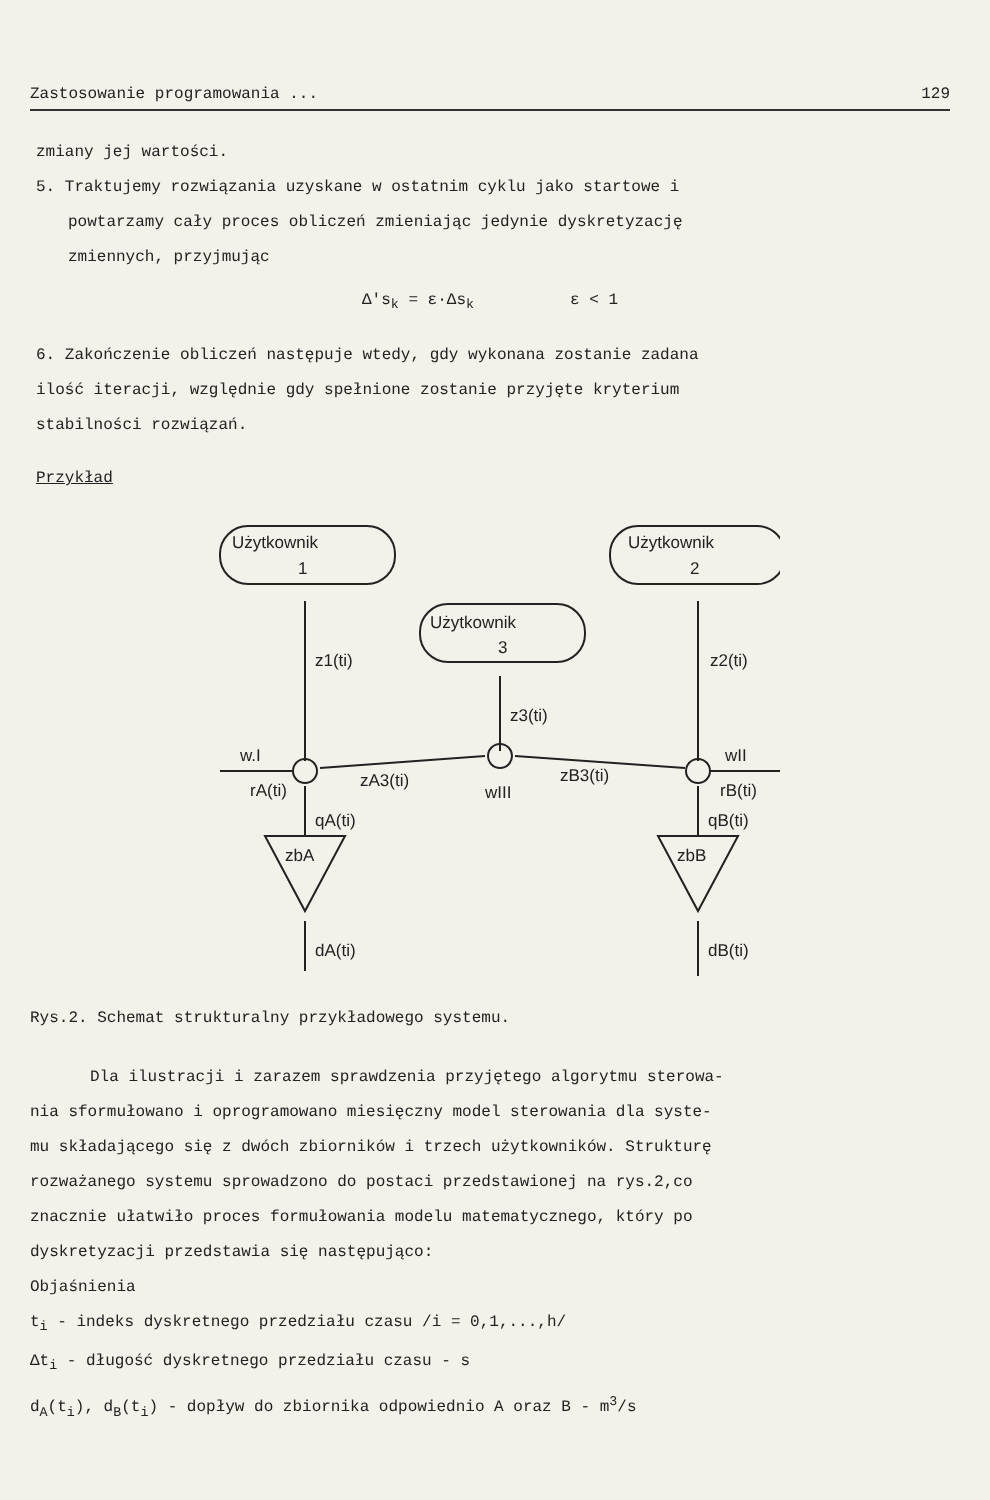Zastosowanie programowania ... 129
zmiany jej wartości.
5. Traktujemy rozwiązania uzyskane w ostatnim cyklu jako startowe i
powtarzamy cały proces obliczeń zmieniając jedynie dyskretyzację
zmiennych, przyjmując
Δ's<sub>k</sub> = ε·Δs<sub>k</sub> ε < 1
6. Zakończenie obliczeń następuje wtedy, gdy wykonana zostanie zadana
ilość iteracji, względnie gdy spełnione zostanie przyjęte kryterium
stabilności rozwiązań.
Przykład
Użytkownik
1
Użytkownik
2
Użytkownik
3
z1(ti)
z2(ti)
z3(ti)
zA3(ti)
zB3(ti)
wIII
w.I
rA(ti)
wII
rB(ti)
qA(ti)
qB(ti)
zbA
zbB
dA(ti)
dB(ti)
Rys.2. Schemat strukturalny przykładowego systemu.
Dla ilustracji i zarazem sprawdzenia przyjętego algorytmu sterowa-
nia sformułowano i oprogramowano miesięczny model sterowania dla syste-
mu składającego się z dwóch zbiorników i trzech użytkowników. Strukturę
rozważanego systemu sprowadzono do postaci przedstawionej na rys.2,co
znacznie ułatwiło proces formułowania modelu matematycznego, który po
dyskretyzacji przedstawia się następująco:
Objaśnienia
t<sub>i</sub> - indeks dyskretnego przedziału czasu /i = 0,1,...,h/
Δt<sub>i</sub> - długość dyskretnego przedziału czasu - s
d<sub>A</sub>(t<sub>i</sub>), d<sub>B</sub>(t<sub>i</sub>) - dopływ do zbiornika odpowiednio A oraz B - m<sup>3</sup>/s